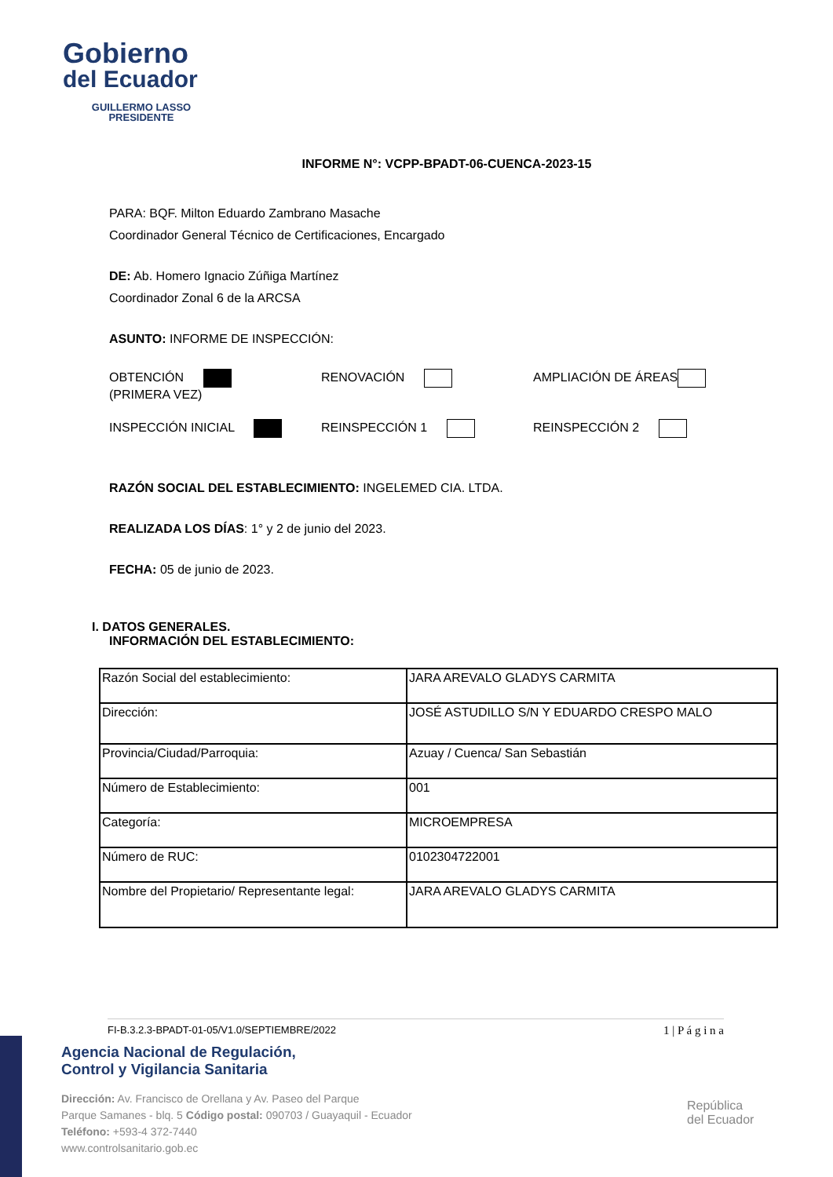Gobierno
del Ecuador
GUILLERMO LASSO
PRESIDENTE
INFORME N°: VCPP-BPADT-06-CUENCA-2023-15
PARA: BQF. Milton Eduardo Zambrano Masache
Coordinador General Técnico de Certificaciones, Encargado
DE: Ab. Homero Ignacio Zúñiga Martínez
Coordinador Zonal 6 de la ARCSA
ASUNTO: INFORME DE INSPECCIÓN:
OBTENCIÓN
(PRIMERA VEZ)
RENOVACIÓN AMPLIACIÓN DE ÁREAS
INSPECCIÓN INICIAL REINSPECCIÓN 1 REINSPECCIÓN 2
RAZÓN SOCIAL DEL ESTABLECIMIENTO: INGELEMED CIA. LTDA.
REALIZADA LOS DÍAS: 1° y 2 de junio del 2023.
FECHA: 05 de junio de 2023.
I. DATOS GENERALES.
INFORMACIÓN DEL ESTABLECIMIENTO:
| Razón Social del establecimiento: | JARA AREVALO GLADYS CARMITA |
| Dirección: | JOSÉ ASTUDILLO S/N Y EDUARDO CRESPO MALO |
| Provincia/Ciudad/Parroquia: | Azuay / Cuenca/ San Sebastián |
| Número de Establecimiento: | 001 |
| Categoría: | MICROEMPRESA |
| Número de RUC: | 0102304722001 |
| Nombre del Propietario/ Representante legal: | JARA AREVALO GLADYS CARMITA |
FI-B.3.2.3-BPADT-01-05/V1.0/SEPTIEMBRE/2022 1 | P á g i n a
Agencia Nacional de Regulación,
Control y Vigilancia Sanitaria
Dirección: Av. Francisco de Orellana y Av. Paseo del Parque
Parque Samanes - blq. 5 Código postal: 090703 / Guayaquil - Ecuador
Teléfono: +593-4 372-7440
www.controlsanitario.gob.ec
República
del Ecuador